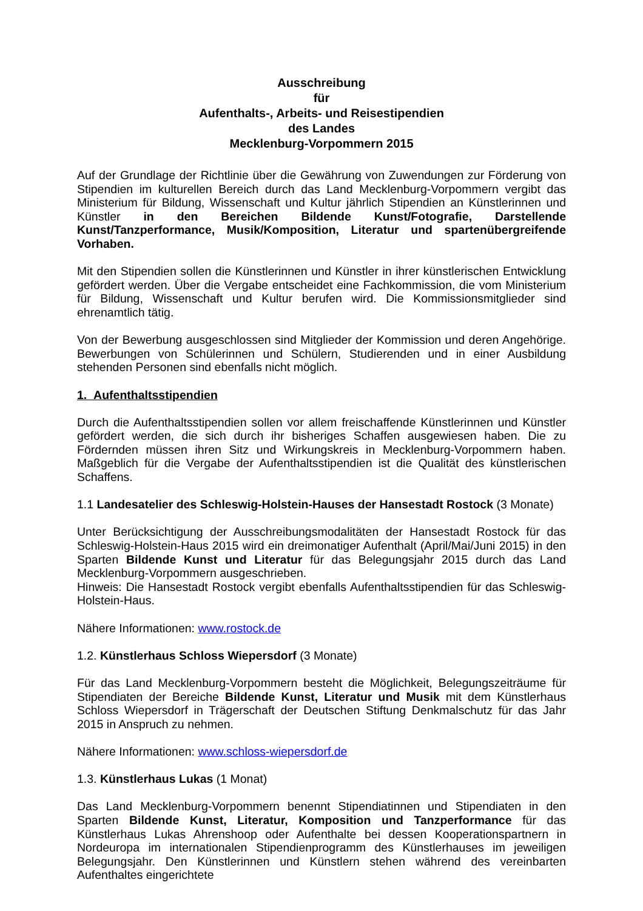Ausschreibung
für
Aufenthalts-, Arbeits- und Reisestipendien
des Landes
Mecklenburg-Vorpommern 2015
Auf der Grundlage der Richtlinie über die Gewährung von Zuwendungen zur Förderung von Stipendien im kulturellen Bereich durch das Land Mecklenburg-Vorpommern vergibt das Ministerium für Bildung, Wissenschaft und Kultur jährlich Stipendien an Künstlerinnen und Künstler in den Bereichen Bildende Kunst/Fotografie, Darstellende Kunst/Tanzperformance, Musik/Komposition, Literatur und spartenübergreifende Vorhaben.
Mit den Stipendien sollen die Künstlerinnen und Künstler in ihrer künstlerischen Entwicklung gefördert werden. Über die Vergabe entscheidet eine Fachkommission, die vom Ministerium für Bildung, Wissenschaft und Kultur berufen wird. Die Kommissionsmitglieder sind ehrenamtlich tätig.
Von der Bewerbung ausgeschlossen sind Mitglieder der Kommission und deren Angehörige. Bewerbungen von Schülerinnen und Schülern, Studierenden und in einer Ausbildung stehenden Personen sind ebenfalls nicht möglich.
1. Aufenthaltsstipendien
Durch die Aufenthaltsstipendien sollen vor allem freischaffende Künstlerinnen und Künstler gefördert werden, die sich durch ihr bisheriges Schaffen ausgewiesen haben. Die zu Fördernden müssen ihren Sitz und Wirkungskreis in Mecklenburg-Vorpommern haben. Maßgeblich für die Vergabe der Aufenthaltsstipendien ist die Qualität des künstlerischen Schaffens.
1.1 Landesatelier des Schleswig-Holstein-Hauses der Hansestadt Rostock (3 Monate)
Unter Berücksichtigung der Ausschreibungsmodalitäten der Hansestadt Rostock für das Schleswig-Holstein-Haus 2015 wird ein dreimonatiger Aufenthalt (April/Mai/Juni 2015) in den Sparten Bildende Kunst und Literatur für das Belegungsjahr 2015 durch das Land Mecklenburg-Vorpommern ausgeschrieben.
Hinweis: Die Hansestadt Rostock vergibt ebenfalls Aufenthaltsstipendien für das Schleswig-Holstein-Haus.
Nähere Informationen: www.rostock.de
1.2. Künstlerhaus Schloss Wiepersdorf (3 Monate)
Für das Land Mecklenburg-Vorpommern besteht die Möglichkeit, Belegungszeiträume für Stipendiaten der Bereiche Bildende Kunst, Literatur und Musik mit dem Künstlerhaus Schloss Wiepersdorf in Trägerschaft der Deutschen Stiftung Denkmalschutz für das Jahr 2015 in Anspruch zu nehmen.
Nähere Informationen: www.schloss-wiepersdorf.de
1.3. Künstlerhaus Lukas (1 Monat)
Das Land Mecklenburg-Vorpommern benennt Stipendiatinnen und Stipendiaten in den Sparten Bildende Kunst, Literatur, Komposition und Tanzperformance für das Künstlerhaus Lukas Ahrenshoop oder Aufenthalte bei dessen Kooperationspartnern in Nordeuropa im internationalen Stipendienprogramm des Künstlerhauses im jeweiligen Belegungsjahr. Den Künstlerinnen und Künstlern stehen während des vereinbarten Aufenthaltes eingerichtete